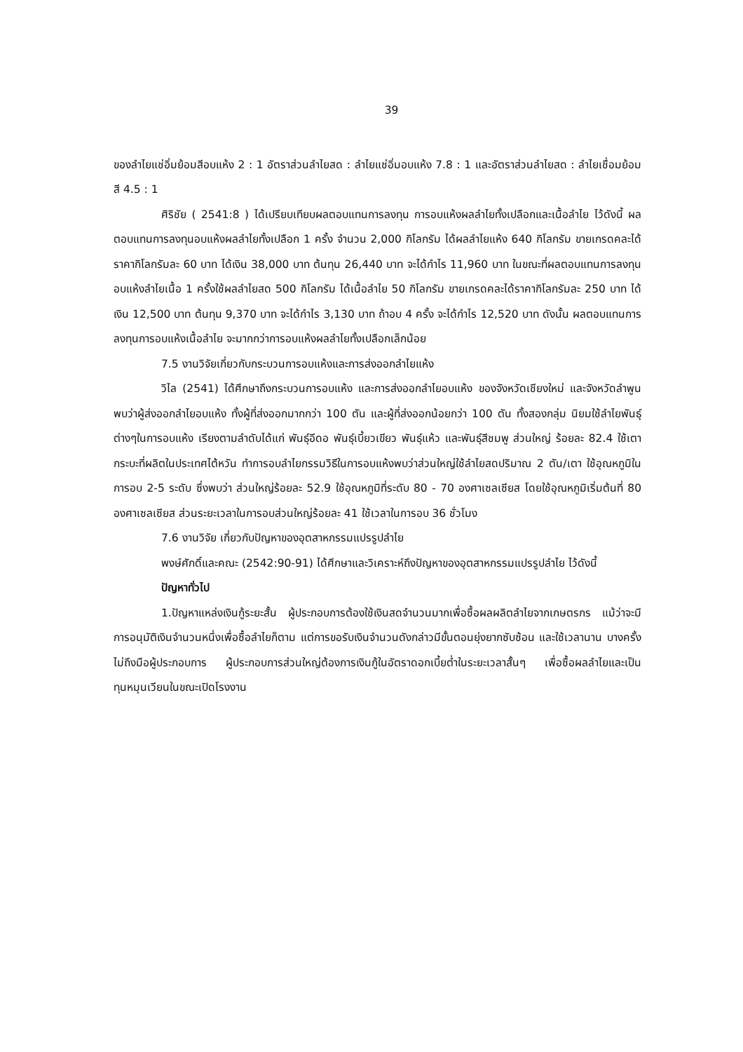39
ของลำไยแช่อิ่มย้อมสีอบแห้ง 2 : 1 อัตราส่วนลำไยสด : ลำไยแช่อิ่มอบแห้ง 7.8 : 1 และอัตราส่วนลำไยสด : ลำไยเชื่อมย้อมสี 4.5 : 1
ศิริชัย ( 2541:8 ) ได้เปรียบเทียบผลตอบแทนการลงทุน การอบแห้งผลลำไยทั้งเปลือกและเนื้อลำไย ไว้ดังนี้ ผลตอบแทนการลงทุนอบแห้งผลลำไยทั้งเปลือก 1 ครั้ง จำนวน 2,000 กิโลกรัม ได้ผลลำไยแห้ง 640 กิโลกรัม ขายเกรดคละได้ราคากิโลกรัมละ 60 บาท ได้เงิน 38,000 บาท ต้นทุน 26,440 บาท จะได้กำไร 11,960 บาท ในขณะที่ผลตอบแทนการลงทุนอบแห้งลำไยเนื้อ 1 ครั้งใช้ผลลำไยสด 500 กิโลกรัม ได้เนื้อลำไย 50 กิโลกรัม ขายเกรดคละได้ราคากิโลกรัมละ 250 บาท ได้เงิน 12,500 บาท ต้นทุน 9,370 บาท จะได้กำไร 3,130 บาท ถ้าอบ 4 ครั้ง จะได้กำไร 12,520 บาท ดังนั้น ผลตอบแทนการลงทุนการอบแห้งเนื้อลำไย จะมากกว่าการอบแห้งผลลำไยทั้งเปลือกเล็กน้อย
7.5 งานวิจัยเกี่ยวกับกระบวนการอบแห้งและการส่งออกลำไยแห้ง
วิไล (2541) ได้ศึกษาถึงกระบวนการอบแห้ง และการส่งออกลำไยอบแห้ง ของจังหวัดเชียงใหม่ และจังหวัดลำพูน พบว่าผู้ส่งออกลำไยอบแห้ง ทั้งผู้ที่ส่งออกมากกว่า 100 ตัน และผู้ที่ส่งออกน้อยกว่า 100 ตัน ทั้งสองกลุ่ม นิยมใช้ลำไยพันธุ์ต่างๆในการอบแห้ง เรียงตามลำดับได้แก่ พันธุ์อีดอ พันธุ์เบี้ยวเขียว พันธุ์แห้ว และพันธุ์สีชมพู ส่วนใหญ่ ร้อยละ 82.4 ใช้เตากระบะที่ผลิตในประเทศไต้หวัน ทำการอบลำไยกรรมวิธีในการอบแห้งพบว่าส่วนใหญ่ใช้ลำไยสดปริมาณ 2 ตัน/เตา ใช้อุณหภูมิในการอบ 2-5 ระดับ ซึ่งพบว่า ส่วนใหญ่ร้อยละ 52.9 ใช้อุณหภูมิที่ระดับ 80 - 70 องศาเซลเซียส โดยใช้อุณหภูมิเริ่มต้นที่ 80 องศาเซลเซียส ส่วนระยะเวลาในการอบส่วนใหญ่ร้อยละ 41 ใช้เวลาในการอบ 36 ชั่วโมง
7.6 งานวิจัย เกี่ยวกับปัญหาของอุตสาหกรรมแปรรูปลำไย
พงษ์ศักดิ์และคณะ (2542:90-91) ได้ศึกษาและวิเคราะห์ถึงปัญหาของอุตสาหกรรมแปรรูปลำไย ไว้ดังนี้
ปัญหาทั่วไป
1.ปัญหาแหล่งเงินกู้ระยะสั้น ผู้ประกอบการต้องใช้เงินสดจำนวนมากเพื่อซื้อผลผลิตลำไยจากเกษตรกร แม้ว่าจะมีการอนุมัติเงินจำนวนหนึ่งเพื่อซื้อลำไยก็ตาม แต่การขอรับเงินจำนวนดังกล่าวมีขั้นตอนยุ่งยากซับซ้อน และใช้เวลานาน บางครั้งไม่ถึงมือผู้ประกอบการ ผู้ประกอบการส่วนใหญ่ต้องการเงินกู้ในอัตราดอกเบี้ยต่ำในระยะเวลาสั้นๆ เพื่อซื้อผลลำไยและเป็นทุนหมุนเวียนในขณะเปิดโรงงาน